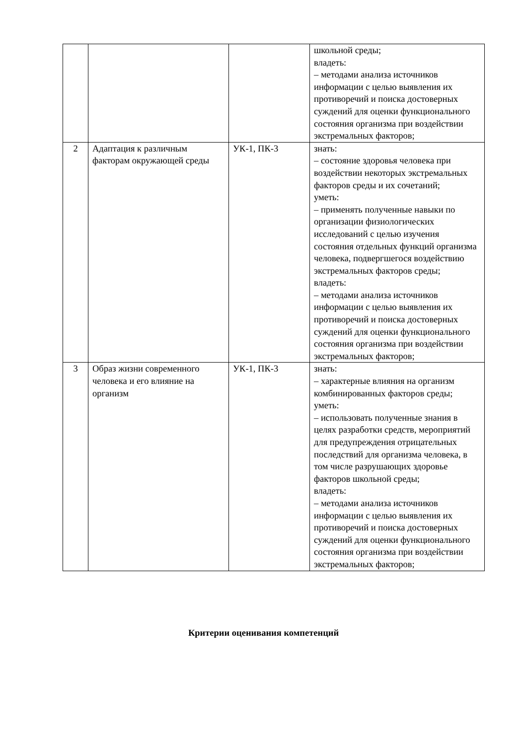| | | | школьной среды; владеть: – методами анализа источников информации с целью выявления их противоречий и поиска достоверных суждений для оценки функционального состояния организма при воздействии экстремальных факторов; |
| 2 | Адаптация к различным факторам окружающей среды | УК-1, ПК-3 | знать: – состояние здоровья человека при воздействии некоторых экстремальных факторов среды и их сочетаний; уметь: – применять полученные навыки по организации физиологических исследований с целью изучения состояния отдельных функций организма человека, подвергшегося воздействию экстремальных факторов среды; владеть: – методами анализа источников информации с целью выявления их противоречий и поиска достоверных суждений для оценки функционального состояния организма при воздействии экстремальных факторов; |
| 3 | Образ жизни современного человека и его влияние на организм | УК-1, ПК-3 | знать: – характерные влияния на организм комбинированных факторов среды; уметь: – использовать полученные знания в целях разработки средств, мероприятий для предупреждения отрицательных последствий для организма человека, в том числе разрушающих здоровье факторов школьной среды; владеть: – методами анализа источников информации с целью выявления их противоречий и поиска достоверных суждений для оценки функционального состояния организма при воздействии экстремальных факторов; |
Критерии оценивания компетенций